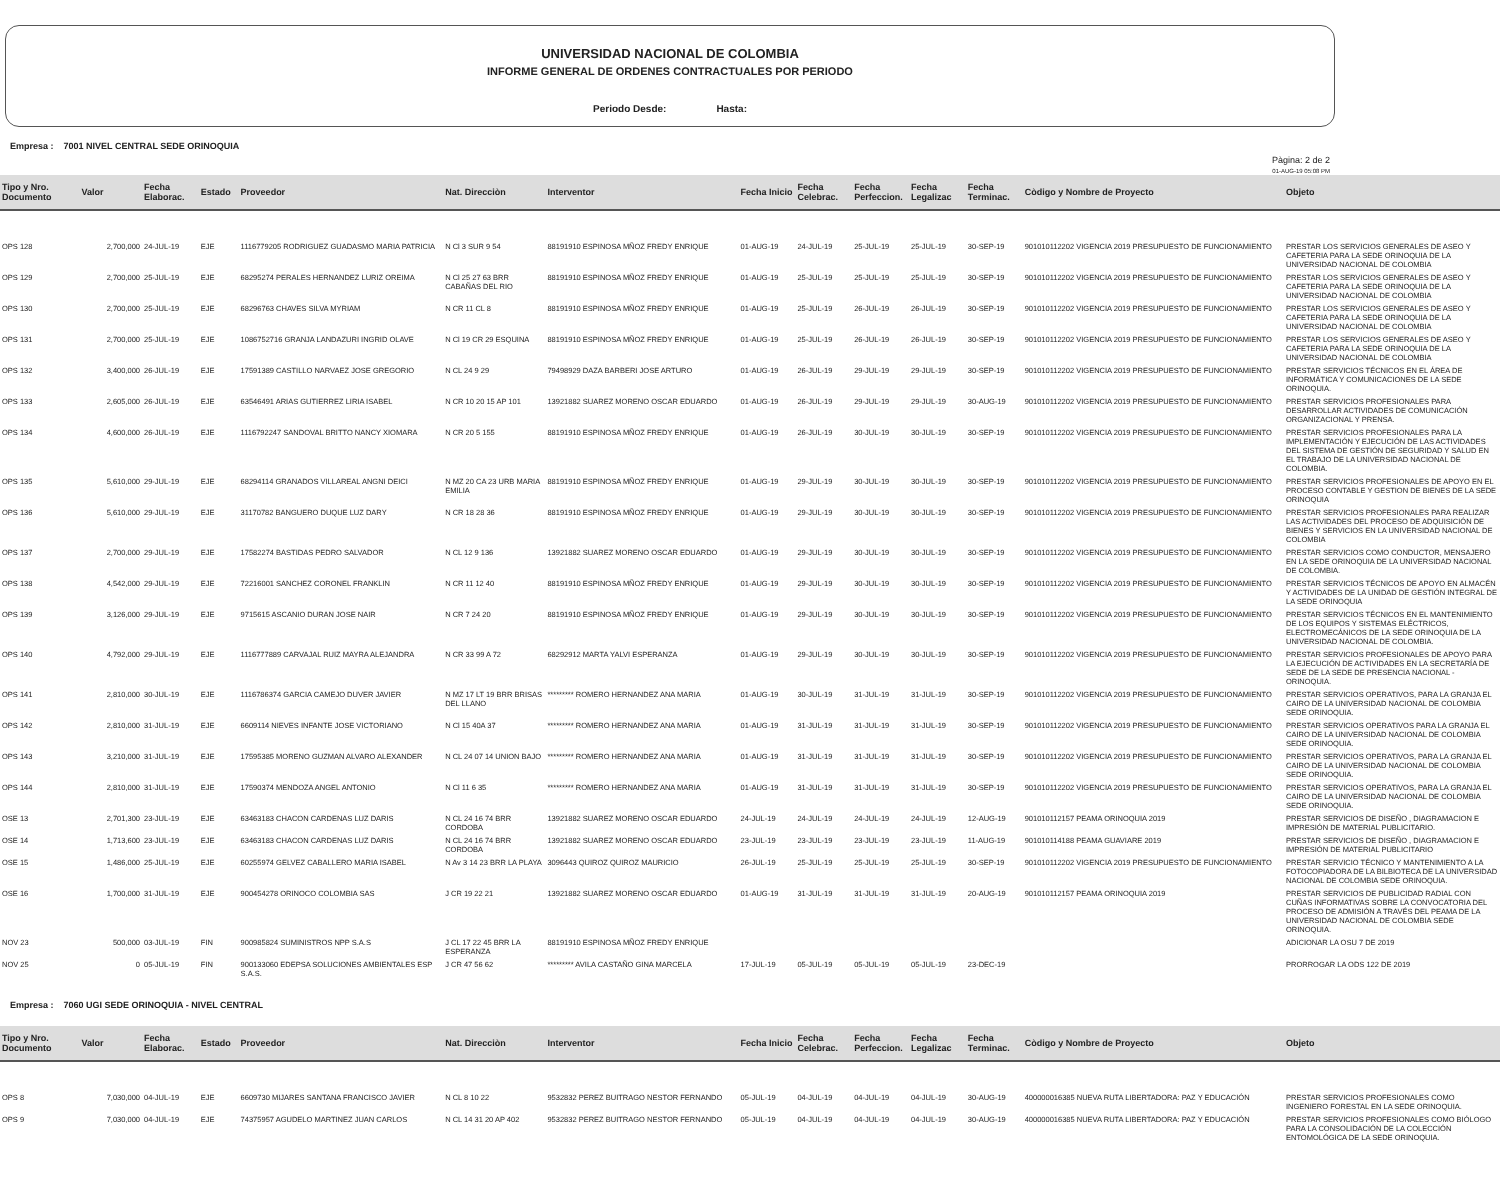UNIVERSIDAD NACIONAL DE COLOMBIA
INFORME GENERAL DE ORDENES CONTRACTUALES POR PERIODO
Periodo Desde: Hasta:
Empresa : 7001 NIVEL CENTRAL SEDE ORINOQUIA
Pàgina: 2 de 2
01-AUG-19 05:08 PM
| Tipo y Nro. Documento | Valor | Fecha Elaborac. | Estado | Proveedor | Nat. Direcciòn | Interventor | Fecha Inicio | Fecha Celebrac. | Fecha Perfeccion. | Fecha Legalizac | Fecha Terminac. | Còdigo y Nombre de Proyecto | Objeto |
| --- | --- | --- | --- | --- | --- | --- | --- | --- | --- | --- | --- | --- | --- |
| OPS 128 | 2,700,000 | 24-JUL-19 | EJE | 1116779205 RODRIGUEZ GUADASMO MARIA PATRICIA | N Cl 3 SUR 9 54 | 88191910 ESPINOSA MÑOZ FREDY ENRIQUE | 01-AUG-19 | 24-JUL-19 | 25-JUL-19 | 25-JUL-19 | 30-SEP-19 | 901010112202 VIGENCIA 2019 PRESUPUESTO DE FUNCIONAMIENTO | PRESTAR LOS SERVICIOS GENERALES DE ASEO Y CAFETERIA PARA LA SEDE ORINOQUIA DE LA UNIVERSIDAD NACIONAL DE COLOMBIA |
| OPS 129 | 2,700,000 | 25-JUL-19 | EJE | 68295274 PERALES HERNANDEZ LURIZ OREIMA | N Cl 25 27 63 BRR CABAÑAS DEL RIO | 88191910 ESPINOSA MÑOZ FREDY ENRIQUE | 01-AUG-19 | 25-JUL-19 | 25-JUL-19 | 25-JUL-19 | 30-SEP-19 | 901010112202 VIGENCIA 2019 PRESUPUESTO DE FUNCIONAMIENTO | PRESTAR LOS SERVICIOS GENERALES DE ASEO Y CAFETERIA PARA LA SEDE ORINOQUIA DE LA UNIVERSIDAD NACIONAL DE COLOMBIA |
| OPS 130 | 2,700,000 | 25-JUL-19 | EJE | 68296763 CHAVES SILVA MYRIAM | N CR 11 CL 8 | 88191910 ESPINOSA MÑOZ FREDY ENRIQUE | 01-AUG-19 | 25-JUL-19 | 26-JUL-19 | 26-JUL-19 | 30-SEP-19 | 901010112202 VIGENCIA 2019 PRESUPUESTO DE FUNCIONAMIENTO | PRESTAR LOS SERVICIOS GENERALES DE ASEO Y CAFETERIA PARA LA SEDE ORINOQUIA DE LA UNIVERSIDAD NACIONAL DE COLOMBIA |
| OPS 131 | 2,700,000 | 25-JUL-19 | EJE | 1086752716 GRANJA LANDAZURI INGRID OLAVE | N Cl 19 CR 29 ESQUINA | 88191910 ESPINOSA MÑOZ FREDY ENRIQUE | 01-AUG-19 | 25-JUL-19 | 26-JUL-19 | 26-JUL-19 | 30-SEP-19 | 901010112202 VIGENCIA 2019 PRESUPUESTO DE FUNCIONAMIENTO | PRESTAR LOS SERVICIOS GENERALES DE ASEO Y CAFETERIA PARA LA SEDE ORINOQUIA DE LA UNIVERSIDAD NACIONAL DE COLOMBIA |
| OPS 132 | 3,400,000 | 26-JUL-19 | EJE | 17591389 CASTILLO NARVAEZ JOSE GREGORIO | N CL 24 9 29 | 79498929 DAZA BARBERI JOSE ARTURO | 01-AUG-19 | 26-JUL-19 | 29-JUL-19 | 29-JUL-19 | 30-SEP-19 | 901010112202 VIGENCIA 2019 PRESUPUESTO DE FUNCIONAMIENTO | PRESTAR SERVICIOS TÉCNICOS EN EL ÁREA DE INFORMÁTICA Y COMUNICACIONES DE LA SEDE ORINOQUIA. |
| OPS 133 | 2,605,000 | 26-JUL-19 | EJE | 63546491 ARIAS GUTIERREZ LIRIA ISABEL | N CR 10 20 15 AP 101 | 13921882 SUAREZ MORENO OSCAR EDUARDO | 01-AUG-19 | 26-JUL-19 | 29-JUL-19 | 29-JUL-19 | 30-AUG-19 | 901010112202 VIGENCIA 2019 PRESUPUESTO DE FUNCIONAMIENTO | PRESTAR SERVICIOS PROFESIONALES PARA DESARROLLAR ACTIVIDADES DE COMUNICACIÓN ORGANIZACIONAL Y PRENSA. |
| OPS 134 | 4,600,000 | 26-JUL-19 | EJE | 1116792247 SANDOVAL BRITTO NANCY XIOMARA | N CR 20 5 155 | 88191910 ESPINOSA MÑOZ FREDY ENRIQUE | 01-AUG-19 | 26-JUL-19 | 30-JUL-19 | 30-JUL-19 | 30-SEP-19 | 901010112202 VIGENCIA 2019 PRESUPUESTO DE FUNCIONAMIENTO | PRESTAR SERVICIOS PROFESIONALES PARA LA IMPLEMENTACIÓN Y EJECUCIÓN DE LAS ACTIVIDADES DEL SISTEMA DE GESTIÓN DE SEGURIDAD Y SALUD EN EL TRABAJO DE LA UNIVERSIDAD NACIONAL DE COLOMBIA. |
| OPS 135 | 5,610,000 | 29-JUL-19 | EJE | 68294114 GRANADOS VILLAREAL ANGNI DEICI | N MZ 20 CA 23 URB MARIA EMILIA | 88191910 ESPINOSA MÑOZ FREDY ENRIQUE | 01-AUG-19 | 29-JUL-19 | 30-JUL-19 | 30-JUL-19 | 30-SEP-19 | 901010112202 VIGENCIA 2019 PRESUPUESTO DE FUNCIONAMIENTO | PRESTAR SERVICIOS PROFESIONALES DE APOYO EN EL PROCESO CONTABLE Y GESTION DE BIENES DE LA SEDE ORINOQUIA |
| OPS 136 | 5,610,000 | 29-JUL-19 | EJE | 31170782 BANGUERO DUQUE LUZ DARY | N CR 18 28 36 | 88191910 ESPINOSA MÑOZ FREDY ENRIQUE | 01-AUG-19 | 29-JUL-19 | 30-JUL-19 | 30-JUL-19 | 30-SEP-19 | 901010112202 VIGENCIA 2019 PRESUPUESTO DE FUNCIONAMIENTO | PRESTAR SERVICIOS PROFESIONALES PARA REALIZAR LAS ACTIVIDADES DEL PROCESO DE ADQUISICIÓN DE BIENES Y SERVICIOS EN LA UNIVERSIDAD NACIONAL DE COLOMBIA |
| OPS 137 | 2,700,000 | 29-JUL-19 | EJE | 17582274 BASTIDAS PEDRO SALVADOR | N CL 12 9 136 | 13921882 SUAREZ MORENO OSCAR EDUARDO | 01-AUG-19 | 29-JUL-19 | 30-JUL-19 | 30-JUL-19 | 30-SEP-19 | 901010112202 VIGENCIA 2019 PRESUPUESTO DE FUNCIONAMIENTO | PRESTAR SERVICIOS COMO CONDUCTOR, MENSAJERO EN LA SEDE ORINOQUIA DE LA UNIVERSIDAD NACIONAL DE COLOMBIA. |
| OPS 138 | 4,542,000 | 29-JUL-19 | EJE | 72216001 SANCHEZ CORONEL FRANKLIN | N CR 11 12 40 | 88191910 ESPINOSA MÑOZ FREDY ENRIQUE | 01-AUG-19 | 29-JUL-19 | 30-JUL-19 | 30-JUL-19 | 30-SEP-19 | 901010112202 VIGENCIA 2019 PRESUPUESTO DE FUNCIONAMIENTO | PRESTAR SERVICIOS TÉCNICOS DE APOYO EN ALMACÉN Y ACTIVIDADES DE LA UNIDAD DE GESTIÓN INTEGRAL DE LA SEDE ORINOQUIA |
| OPS 139 | 3,126,000 | 29-JUL-19 | EJE | 9715615 ASCANIO DURAN JOSE NAIR | N CR 7 24 20 | 88191910 ESPINOSA MÑOZ FREDY ENRIQUE | 01-AUG-19 | 29-JUL-19 | 30-JUL-19 | 30-JUL-19 | 30-SEP-19 | 901010112202 VIGENCIA 2019 PRESUPUESTO DE FUNCIONAMIENTO | PRESTAR SERVICIOS TÉCNICOS EN EL MANTENIMIENTO DE LOS EQUIPOS Y SISTEMAS ELÉCTRICOS, ELECTROMECÁNICOS DE LA SEDE ORINOQUIA DE LA UNIVERSIDAD NACIONAL DE COLOMBIA. |
| OPS 140 | 4,792,000 | 29-JUL-19 | EJE | 1116777889 CARVAJAL RUIZ MAYRA ALEJANDRA | N CR 33 99 A 72 | 68292912 MARTA YALVI ESPERANZA | 01-AUG-19 | 29-JUL-19 | 30-JUL-19 | 30-JUL-19 | 30-SEP-19 | 901010112202 VIGENCIA 2019 PRESUPUESTO DE FUNCIONAMIENTO | PRESTAR SERVICIOS PROFESIONALES DE APOYO PARA LA EJECUCIÓN DE ACTIVIDADES EN LA SECRETARÍA DE SEDE DE LA SEDE DE PRESENCIA NACIONAL - ORINOQUIA. |
| OPS 141 | 2,810,000 | 30-JUL-19 | EJE | 1116786374 GARCIA CAMEJO DUVER JAVIER | N MZ 17 LT 19 BRR BRISAS DEL LLANO | ********* ROMERO HERNANDEZ ANA MARIA | 01-AUG-19 | 30-JUL-19 | 31-JUL-19 | 31-JUL-19 | 30-SEP-19 | 901010112202 VIGENCIA 2019 PRESUPUESTO DE FUNCIONAMIENTO | PRESTAR SERVICIOS OPERATIVOS, PARA LA GRANJA EL CAIRO DE LA UNIVERSIDAD NACIONAL DE COLOMBIA SEDE ORINOQUIA. |
| OPS 142 | 2,810,000 | 31-JUL-19 | EJE | 6609114 NIEVES INFANTE JOSE VICTORIANO | N Cl 15 40A 37 | ********* ROMERO HERNANDEZ ANA MARIA | 01-AUG-19 | 31-JUL-19 | 31-JUL-19 | 31-JUL-19 | 30-SEP-19 | 901010112202 VIGENCIA 2019 PRESUPUESTO DE FUNCIONAMIENTO | PRESTAR SERVICIOS OPERATIVOS PARA LA GRANJA EL CAIRO DE LA UNIVERSIDAD NACIONAL DE COLOMBIA SEDE ORINOQUIA. |
| OPS 143 | 3,210,000 | 31-JUL-19 | EJE | 17595385 MORENO GUZMAN ALVARO ALEXANDER | N CL 24 07 14 UNION BAJO | ********* ROMERO HERNANDEZ ANA MARIA | 01-AUG-19 | 31-JUL-19 | 31-JUL-19 | 31-JUL-19 | 30-SEP-19 | 901010112202 VIGENCIA 2019 PRESUPUESTO DE FUNCIONAMIENTO | PRESTAR SERVICIOS OPERATIVOS, PARA LA GRANJA EL CAIRO DE LA UNIVERSIDAD NACIONAL DE COLOMBIA SEDE ORINOQUIA. |
| OPS 144 | 2,810,000 | 31-JUL-19 | EJE | 17590374 MENDOZA ANGEL ANTONIO | N Cl 11 6 35 | ********* ROMERO HERNANDEZ ANA MARIA | 01-AUG-19 | 31-JUL-19 | 31-JUL-19 | 31-JUL-19 | 30-SEP-19 | 901010112202 VIGENCIA 2019 PRESUPUESTO DE FUNCIONAMIENTO | PRESTAR SERVICIOS OPERATIVOS, PARA LA GRANJA EL CAIRO DE LA UNIVERSIDAD NACIONAL DE COLOMBIA SEDE ORINOQUIA. |
| OSE 13 | 2,701,300 | 23-JUL-19 | EJE | 63463183 CHACON CARDENAS LUZ DARIS | N CL 24 16 74 BRR CORDOBA | 13921882 SUAREZ MORENO OSCAR EDUARDO | 24-JUL-19 | 24-JUL-19 | 24-JUL-19 | 24-JUL-19 | 12-AUG-19 | 901010112157 PEAMA ORINOQUIA 2019 | PRESTAR SERVICIOS DE DISEÑO , DIAGRAMACION E IMPRESIÓN DE MATERIAL PUBLICITARIO. |
| OSE 14 | 1,713,600 | 23-JUL-19 | EJE | 63463183 CHACON CARDENAS LUZ DARIS | N CL 24 16 74 BRR CORDOBA | 13921882 SUAREZ MORENO OSCAR EDUARDO | 23-JUL-19 | 23-JUL-19 | 23-JUL-19 | 23-JUL-19 | 11-AUG-19 | 901010114188 PEAMA GUAVIARE 2019 | PRESTAR SERVICIOS DE DISEÑO , DIAGRAMACION E IMPRESIÓN DE MATERIAL PUBLICITARIO |
| OSE 15 | 1,486,000 | 25-JUL-19 | EJE | 60255974 GELVEZ CABALLERO MARIA ISABEL | N Av 3 14 23 BRR LA PLAYA | 3096443 QUIROZ QUIROZ MAURICIO | 26-JUL-19 | 25-JUL-19 | 25-JUL-19 | 25-JUL-19 | 30-SEP-19 | 901010112202 VIGENCIA 2019 PRESUPUESTO DE FUNCIONAMIENTO | PRESTAR SERVICIO TÉCNICO Y MANTENIMIENTO A LA FOTOCOPIADORA DE LA BILBIOTECA DE LA UNIVERSIDAD NACIONAL DE COLOMBIA SEDE ORINOQUIA. |
| OSE 16 | 1,700,000 | 31-JUL-19 | EJE | 900454278 ORINOCO COLOMBIA SAS | J CR 19 22 21 | 13921882 SUAREZ MORENO OSCAR EDUARDO | 01-AUG-19 | 31-JUL-19 | 31-JUL-19 | 31-JUL-19 | 20-AUG-19 | 901010112157 PEAMA ORINOQUIA 2019 | PRESTAR SERVICIOS DE PUBLICIDAD RADIAL CON CUÑAS INFORMATIVAS SOBRE LA CONVOCATORIA DEL PROCESO DE ADMISIÓN A TRAVÉS DEL PEAMA DE LA UNIVERSIDAD NACIONAL DE COLOMBIA SEDE ORINOQUIA. |
| NOV 23 | 500,000 | 03-JUL-19 | FIN | 900985824 SUMINISTROS NPP S.A.S | J CL 17 22 45 BRR LA ESPERANZA | 88191910 ESPINOSA MÑOZ FREDY ENRIQUE | | | | | | | ADICIONAR LA OSU 7 DE 2019 |
| NOV 25 | 0 | 05-JUL-19 | FIN | 900133060 EDEPSA SOLUCIONES AMBIENTALES ESP S.A.S. | J CR 47 56 62 | ********* AVILA CASTAÑO GINA MARCELA | 17-JUL-19 | 05-JUL-19 | 05-JUL-19 | 05-JUL-19 | 23-DEC-19 | | PRORROGAR LA ODS 122 DE 2019 |
Empresa : 7060 UGI SEDE ORINOQUIA - NIVEL CENTRAL
| Tipo y Nro. Documento | Valor | Fecha Elaborac. | Estado | Proveedor | Nat. Direcciòn | Interventor | Fecha Inicio | Fecha Celebrac. | Fecha Perfeccion. | Fecha Legalizac | Fecha Terminac. | Còdigo y Nombre de Proyecto | Objeto |
| --- | --- | --- | --- | --- | --- | --- | --- | --- | --- | --- | --- | --- | --- |
| OPS 8 | 7,030,000 | 04-JUL-19 | EJE | 6609730 MIJARES SANTANA FRANCISCO JAVIER | N CL 8 10 22 | 9532832 PEREZ BUITRAGO NESTOR FERNANDO | 05-JUL-19 | 04-JUL-19 | 04-JUL-19 | 04-JUL-19 | 30-AUG-19 | 400000016385 NUEVA RUTA LIBERTADORA: PAZ Y EDUCACIÓN | PRESTAR SERVICIOS PROFESIONALES COMO INGENIERO FORESTAL EN LA SEDE ORINOQUIA. |
| OPS 9 | 7,030,000 | 04-JUL-19 | EJE | 74375957 AGUDELO MARTINEZ JUAN CARLOS | N CL 14 31 20 AP 402 | 9532832 PEREZ BUITRAGO NESTOR FERNANDO | 05-JUL-19 | 04-JUL-19 | 04-JUL-19 | 04-JUL-19 | 30-AUG-19 | 400000016385 NUEVA RUTA LIBERTADORA: PAZ Y EDUCACIÓN | PRESTAR SERVICIOS PROFESIONALES COMO BIÓLOGO PARA LA CONSOLIDACIÓN DE LA COLECCIÓN ENTOMOLÓGICA DE LA SEDE ORINOQUIA. |